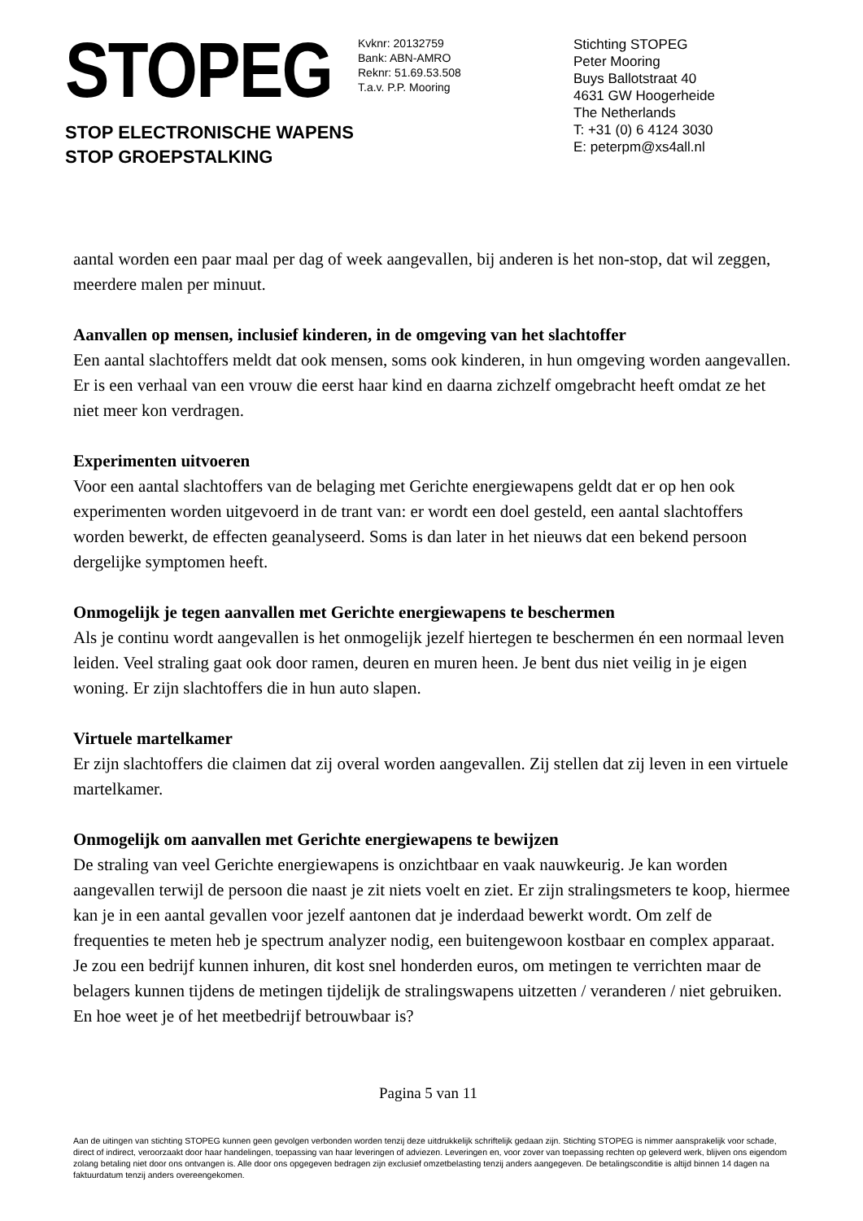STOPEG
STOP ELECTRONISCHE WAPENS
STOP GROEPSTALKING
Kvknr: 20132759
Bank: ABN-AMRO
Reknr: 51.69.53.508
T.a.v. P.P. Mooring
Stichting STOPEG
Peter Mooring
Buys Ballotstraat 40
4631 GW Hoogerheide
The Netherlands
T: +31 (0) 6 4124 3030
E: peterpm@xs4all.nl
aantal worden een paar maal per dag of week aangevallen, bij anderen is het non-stop, dat wil zeggen, meerdere malen per minuut.
Aanvallen op mensen, inclusief kinderen, in de omgeving van het slachtoffer
Een aantal slachtoffers meldt dat ook mensen, soms ook kinderen, in hun omgeving worden aangevallen. Er is een verhaal van een vrouw die eerst haar kind en daarna zichzelf omgebracht heeft omdat ze het niet meer kon verdragen.
Experimenten uitvoeren
Voor een aantal slachtoffers van de belaging met Gerichte energiewapens geldt dat er op hen ook experimenten worden uitgevoerd in de trant van: er wordt een doel gesteld, een aantal slachtoffers worden bewerkt, de effecten geanalyseerd. Soms is dan later in het nieuws dat een bekend persoon dergelijke symptomen heeft.
Onmogelijk je tegen aanvallen met Gerichte energiewapens te beschermen
Als je continu wordt aangevallen is het onmogelijk jezelf hiertegen te beschermen én een normaal leven leiden. Veel straling gaat ook door ramen, deuren en muren heen. Je bent dus niet veilig in je eigen woning. Er zijn slachtoffers die in hun auto slapen.
Virtuele martelkamer
Er zijn slachtoffers die claimen dat zij overal worden aangevallen. Zij stellen dat zij leven in een virtuele martelkamer.
Onmogelijk om aanvallen met Gerichte energiewapens te bewijzen
De straling van veel Gerichte energiewapens is onzichtbaar en vaak nauwkeurig. Je kan worden aangevallen terwijl de persoon die naast je zit niets voelt en ziet. Er zijn stralingsmeters te koop, hiermee kan je in een aantal gevallen voor jezelf aantonen dat je inderdaad bewerkt wordt. Om zelf de frequenties te meten heb je spectrum analyzer nodig, een buitengewoon kostbaar en complex apparaat. Je zou een bedrijf kunnen inhuren, dit kost snel honderden euros, om metingen te verrichten maar de belagers kunnen tijdens de metingen tijdelijk de stralingswapens uitzetten / veranderen / niet gebruiken. En hoe weet je of het meetbedrijf betrouwbaar is?
Pagina 5 van 11
Aan de uitingen van stichting STOPEG kunnen geen gevolgen verbonden worden tenzij deze uitdrukkelijk schriftelijk gedaan zijn. Stichting STOPEG is nimmer aansprakelijk voor schade, direct of indirect, veroorzaakt door haar handelingen, toepassing van haar leveringen of adviezen. Leveringen en, voor zover van toepassing rechten op geleverd werk, blijven ons eigendom zolang betaling niet door ons ontvangen is. Alle door ons opgegeven bedragen zijn exclusief omzetbelasting tenzij anders aangegeven. De betalingsconditie is altijd binnen 14 dagen na faktuurdatum tenzij anders overeengekomen.